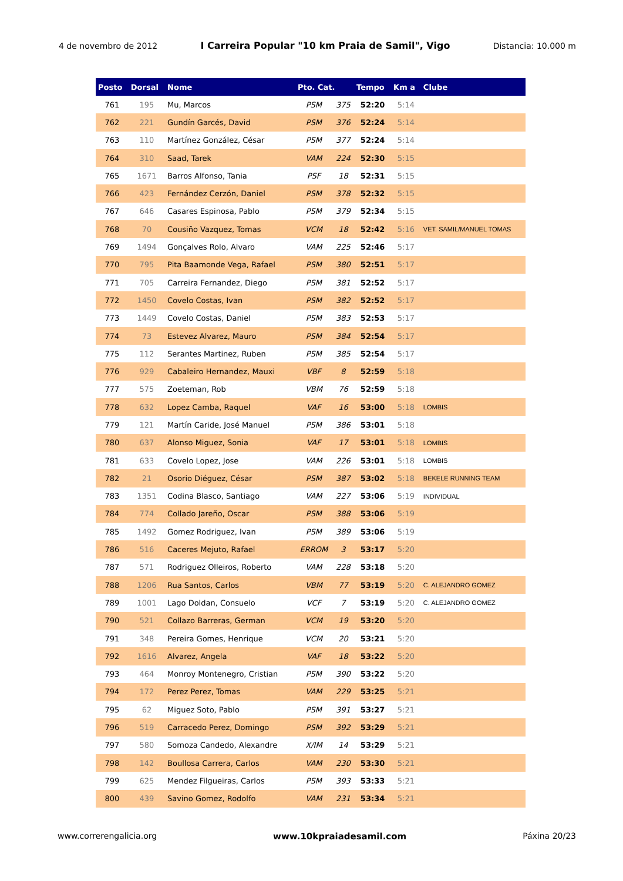4 de novembro de 2012 I Carreira Popular "10 km Praia de Samil", Vigo Distancia: 10.000 m
| Posto | Dorsal | Nome | Pto. Cat. | | Tempo | Km a | Clube |
| --- | --- | --- | --- | --- | --- | --- | --- |
| 761 | 195 | Mu, Marcos | PSM | 375 | 52:20 | 5:14 | |
| 762 | 221 | Gundín Garcés, David | PSM | 376 | 52:24 | 5:14 | |
| 763 | 110 | Martínez González, César | PSM | 377 | 52:24 | 5:14 | |
| 764 | 310 | Saad, Tarek | VAM | 224 | 52:30 | 5:15 | |
| 765 | 1671 | Barros Alfonso, Tania | PSF | 18 | 52:31 | 5:15 | |
| 766 | 423 | Fernández Cerzón, Daniel | PSM | 378 | 52:32 | 5:15 | |
| 767 | 646 | Casares Espinosa, Pablo | PSM | 379 | 52:34 | 5:15 | |
| 768 | 70 | Cousiño Vazquez, Tomas | VCM | 18 | 52:42 | 5:16 | VET. SAMIL/MANUEL TOMAS |
| 769 | 1494 | Gonçalves Rolo, Alvaro | VAM | 225 | 52:46 | 5:17 | |
| 770 | 795 | Pita Baamonde Vega, Rafael | PSM | 380 | 52:51 | 5:17 | |
| 771 | 705 | Carreira Fernandez, Diego | PSM | 381 | 52:52 | 5:17 | |
| 772 | 1450 | Covelo Costas, Ivan | PSM | 382 | 52:52 | 5:17 | |
| 773 | 1449 | Covelo Costas, Daniel | PSM | 383 | 52:53 | 5:17 | |
| 774 | 73 | Estevez Alvarez, Mauro | PSM | 384 | 52:54 | 5:17 | |
| 775 | 112 | Serantes Martinez, Ruben | PSM | 385 | 52:54 | 5:17 | |
| 776 | 929 | Cabaleiro Hernandez, Mauxi | VBF | 8 | 52:59 | 5:18 | |
| 777 | 575 | Zoeteman, Rob | VBM | 76 | 52:59 | 5:18 | |
| 778 | 632 | Lopez Camba, Raquel | VAF | 16 | 53:00 | 5:18 | LOMBIS |
| 779 | 121 | Martín Caride, José Manuel | PSM | 386 | 53:01 | 5:18 | |
| 780 | 637 | Alonso Miguez, Sonia | VAF | 17 | 53:01 | 5:18 | LOMBIS |
| 781 | 633 | Covelo Lopez, Jose | VAM | 226 | 53:01 | 5:18 | LOMBIS |
| 782 | 21 | Osorio Diéguez, César | PSM | 387 | 53:02 | 5:18 | BEKELE RUNNING TEAM |
| 783 | 1351 | Codina Blasco, Santiago | VAM | 227 | 53:06 | 5:19 | INDIVIDUAL |
| 784 | 774 | Collado Jareño, Oscar | PSM | 388 | 53:06 | 5:19 | |
| 785 | 1492 | Gomez Rodriguez, Ivan | PSM | 389 | 53:06 | 5:19 | |
| 786 | 516 | Caceres Mejuto, Rafael | ERROM | 3 | 53:17 | 5:20 | |
| 787 | 571 | Rodriguez Olleiros, Roberto | VAM | 228 | 53:18 | 5:20 | |
| 788 | 1206 | Rua Santos, Carlos | VBM | 77 | 53:19 | 5:20 | C. ALEJANDRO GOMEZ |
| 789 | 1001 | Lago Doldan, Consuelo | VCF | 7 | 53:19 | 5:20 | C. ALEJANDRO GOMEZ |
| 790 | 521 | Collazo Barreras, German | VCM | 19 | 53:20 | 5:20 | |
| 791 | 348 | Pereira Gomes, Henrique | VCM | 20 | 53:21 | 5:20 | |
| 792 | 1616 | Alvarez, Angela | VAF | 18 | 53:22 | 5:20 | |
| 793 | 464 | Monroy Montenegro, Cristian | PSM | 390 | 53:22 | 5:20 | |
| 794 | 172 | Perez Perez, Tomas | VAM | 229 | 53:25 | 5:21 | |
| 795 | 62 | Miguez Soto, Pablo | PSM | 391 | 53:27 | 5:21 | |
| 796 | 519 | Carracedo Perez, Domingo | PSM | 392 | 53:29 | 5:21 | |
| 797 | 580 | Somoza Candedo, Alexandre | X/IM | 14 | 53:29 | 5:21 | |
| 798 | 142 | Boullosa Carrera, Carlos | VAM | 230 | 53:30 | 5:21 | |
| 799 | 625 | Mendez Filgueiras, Carlos | PSM | 393 | 53:33 | 5:21 | |
| 800 | 439 | Savino Gomez, Rodolfo | VAM | 231 | 53:34 | 5:21 | |
www.correrengalicia.org www.10kpraiadesamil.com Páxina 20/23